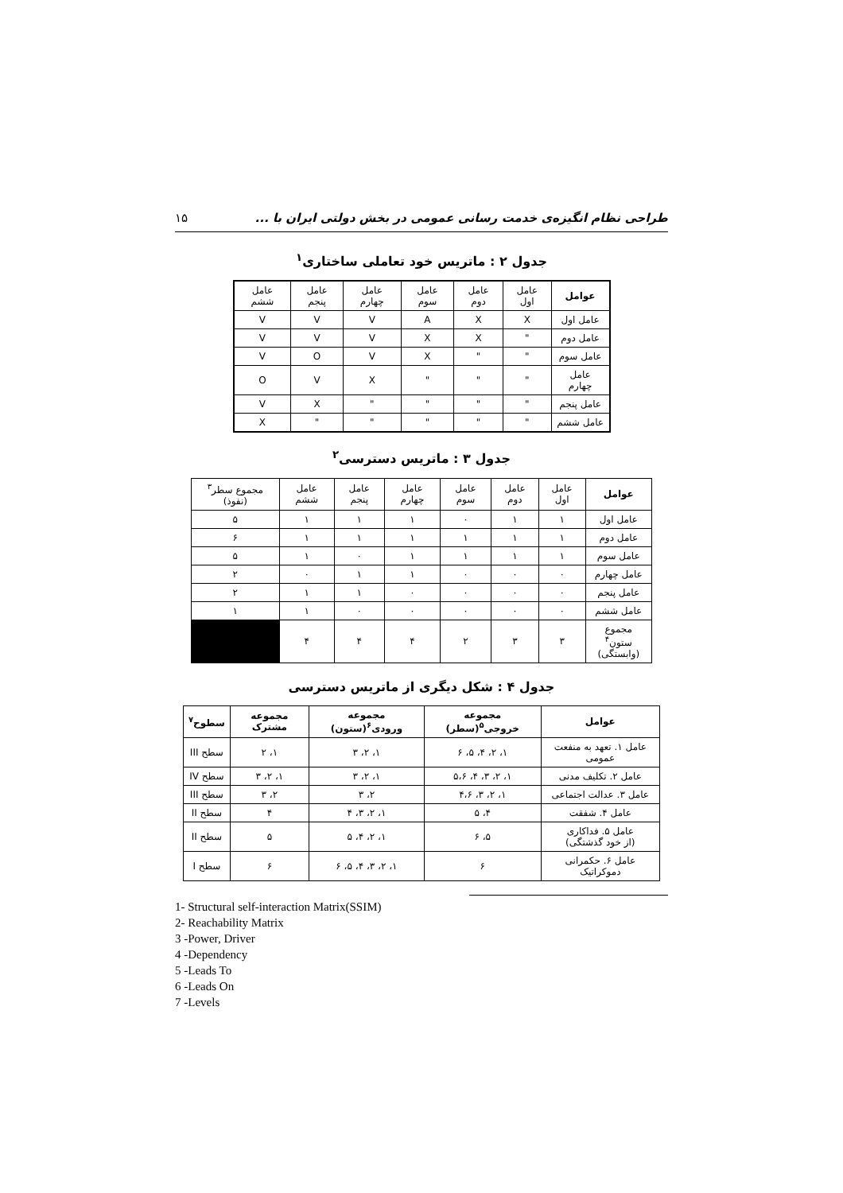۱۵ طراحی نظام انگیزه‌ی خدمت رسانی عمومی در بخش دولتی ایران با ...
جدول ۲ : ماتریس خود تعاملی ساختاری<sup>۱</sup>
| عوامل | عامل اول | عامل دوم | عامل سوم | عامل چهارم | عامل پنجم | عامل ششم |
| عامل اول | X | X | A | V | V | V |
| عامل دوم | " | X | X | V | V | V |
| عامل سوم | " | " | X | V | O | V |
| عامل چهارم | " | " | " | X | V | O |
| عامل پنجم | " | " | " | " | X | V |
| عامل ششم | " | " | " | " | " | X |
جدول ۳ : ماتریس دسترسی<sup>۲</sup>
| عوامل | عامل اول | عامل دوم | عامل سوم | عامل چهارم | عامل پنجم | عامل ششم | مجموع سطر<sup>۳</sup> (نفوذ) |
| عامل اول | ۱ | ۱ | ۰ | ۱ | ۱ | ۱ | ۵ |
| عامل دوم | ۱ | ۱ | ۱ | ۱ | ۱ | ۱ | ۶ |
| عامل سوم | ۱ | ۱ | ۱ | ۱ | ۰ | ۱ | ۵ |
| عامل چهارم | ۰ | ۰ | ۰ | ۱ | ۱ | ۰ | ۲ |
| عامل پنجم | ۰ | ۰ | ۰ | ۰ | ۱ | ۱ | ۲ |
| عامل ششم | ۰ | ۰ | ۰ | ۰ | ۰ | ۱ | ۱ |
| مجموع ستون<sup>۴</sup> (وابستگی) | ۳ | ۳ | ۲ | ۴ | ۴ | ۴ | |
جدول ۴ : شکل دیگری از ماتریس دسترسی
| عوامل | مجموعه خروجی<sup>۵</sup>(سطر) | مجموعه ورودی<sup>۶</sup>(ستون) | مجموعه مشترک | سطوح<sup>۷</sup> |
| --- | --- | --- | --- | --- |
| عامل ۱. تعهد به منفعت عمومی | ۱، ۲، ۴، ۵، ۶ | ۱، ۲، ۳ | ۱، ۲ | سطح III |
| عامل ۲. تکلیف مدنی | ۱، ۲، ۳، ۴، ۵،۶ | ۱، ۲، ۳ | ۱، ۲، ۳ | سطح IV |
| عامل ۳. عدالت اجتماعی | ۱، ۲، ۳، ۴،۶ | ۲، ۳ | ۲، ۳ | سطح III |
| عامل ۴. شفقت | ۴، ۵ | ۱، ۲، ۳، ۴ | ۴ | سطح II |
| عامل ۵. فداکاری (از خود گذشتگی) | ۵، ۶ | ۱، ۲، ۴، ۵ | ۵ | سطح II |
| عامل ۶. حکمرانی دموکراتیک | ۶ | ۱، ۲، ۳، ۴، ۵، ۶ | ۶ | سطح I |
1- Structural self-interaction Matrix(SSIM)
2- Reachability Matrix
3 -Power, Driver
4 -Dependency
5 -Leads To
6 -Leads On
7 -Levels